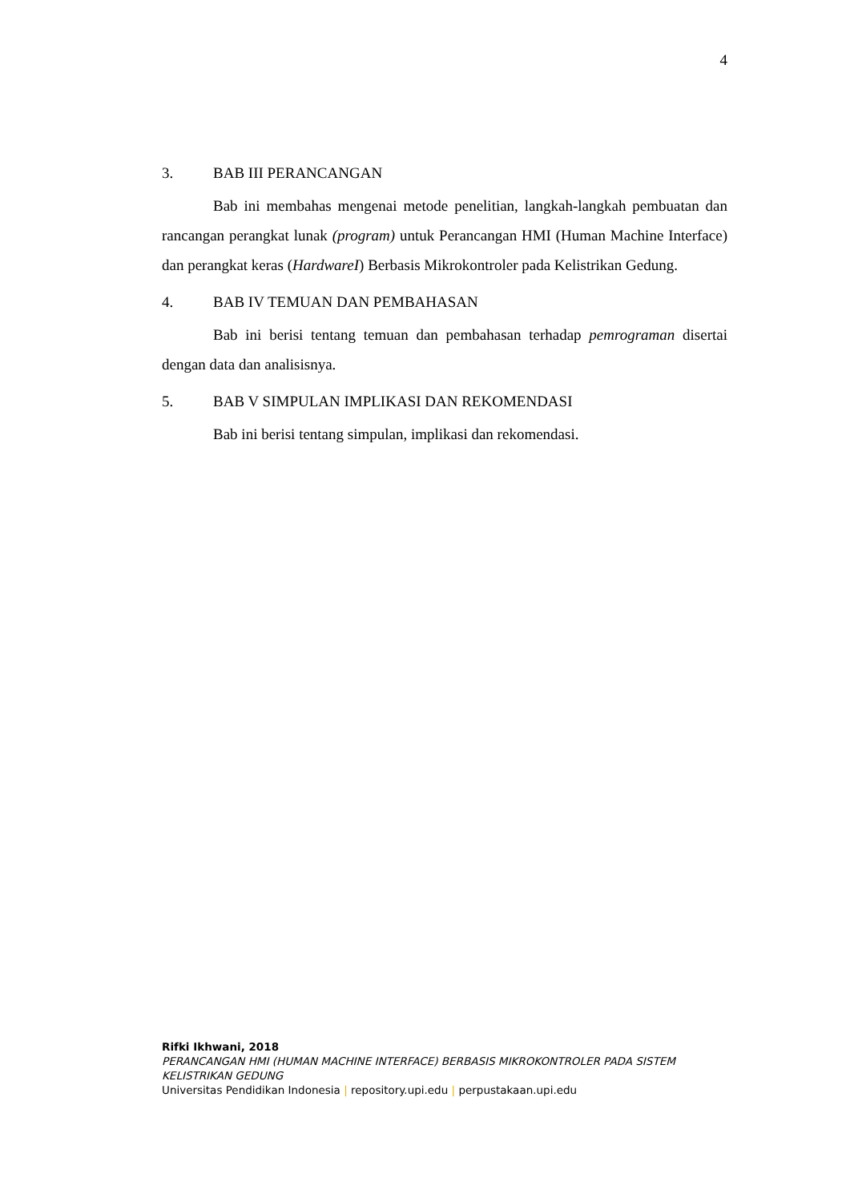4
3. BAB III PERANCANGAN
Bab ini membahas mengenai metode penelitian, langkah-langkah pembuatan dan rancangan perangkat lunak (program) untuk Perancangan HMI (Human Machine Interface) dan perangkat keras (HardwareI) Berbasis Mikrokontroler pada Kelistrikan Gedung.
4. BAB IV TEMUAN DAN PEMBAHASAN
Bab ini berisi tentang temuan dan pembahasan terhadap pemrograman disertai dengan data dan analisisnya.
5. BAB V SIMPULAN IMPLIKASI DAN REKOMENDASI
Bab ini berisi tentang simpulan, implikasi dan rekomendasi.
Rifki Ikhwani, 2018
PERANCANGAN HMI (HUMAN MACHINE INTERFACE) BERBASIS MIKROKONTROLER PADA SISTEM KELISTRIKAN GEDUNG
Universitas Pendidikan Indonesia | repository.upi.edu | perpustakaan.upi.edu